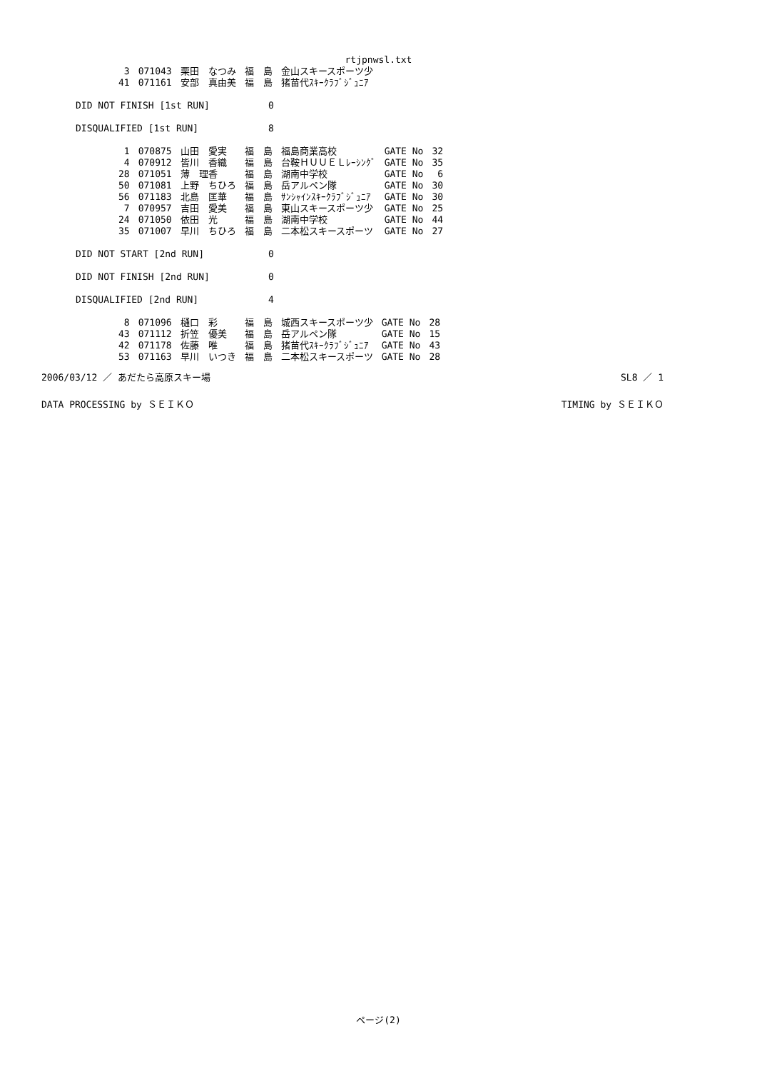rtjpnwsl.txt
| 3 | 071043 | 栗田 なつみ | 福 島 | 金山スキースポーツ少 |
| 41 | 071161 | 安部 真由美 | 福 島 | 猪苗代ｽｷｰｸﾗﾌﾞｼﾞｭﾆｱ |
DID NOT FINISH [1st RUN] 0
DISQUALIFIED [1st RUN] 8
| 1 | 070875 | 山田 愛実 | 福 島 | 福島商業高校 | GATE No | 32 |
| 4 | 070912 | 皆川 香織 | 福 島 | 台鞍ＨＵＵＥＬﾚｰｼﾝｸﾞ | GATE No | 35 |
| 28 | 071051 | 薄 理香 | 福 島 | 湖南中学校 | GATE No | 6 |
| 50 | 071081 | 上野 ちひろ | 福 島 | 岳アルペン隊 | GATE No | 30 |
| 56 | 071183 | 北島 匡華 | 福 島 | ｻﾝｼｬｲﾝｽｷｰｸﾗﾌﾞｼﾞｭﾆｱ | GATE No | 30 |
| 7 | 070957 | 吉田 愛美 | 福 島 | 東山スキースポーツ少 | GATE No | 25 |
| 24 | 071050 | 依田 光 | 福 島 | 湖南中学校 | GATE No | 44 |
| 35 | 071007 | 早川 ちひろ | 福 島 | 二本松スキースポーツ | GATE No | 27 |
DID NOT START [2nd RUN] 0
DID NOT FINISH [2nd RUN] 0
DISQUALIFIED [2nd RUN] 4
| 8 | 071096 | 樋口 彩 | 福 島 | 城西スキースポーツ少 | GATE No | 28 |
| 43 | 071112 | 折笠 優美 | 福 島 | 岳アルペン隊 | GATE No | 15 |
| 42 | 071178 | 佐藤 唯 | 福 島 | 猪苗代ｽｷｰｸﾗﾌﾞｼﾞｭﾆｱ | GATE No | 43 |
| 53 | 071163 | 早川 いつき | 福 島 | 二本松スキースポーツ | GATE No | 28 |
2006/03/12 ／ あだたら高原スキー場 SL8 ／ 1
DATA PROCESSING by ＳＥＩＫＯ TIMING by ＳＥＩＫＯ
ページ(2)